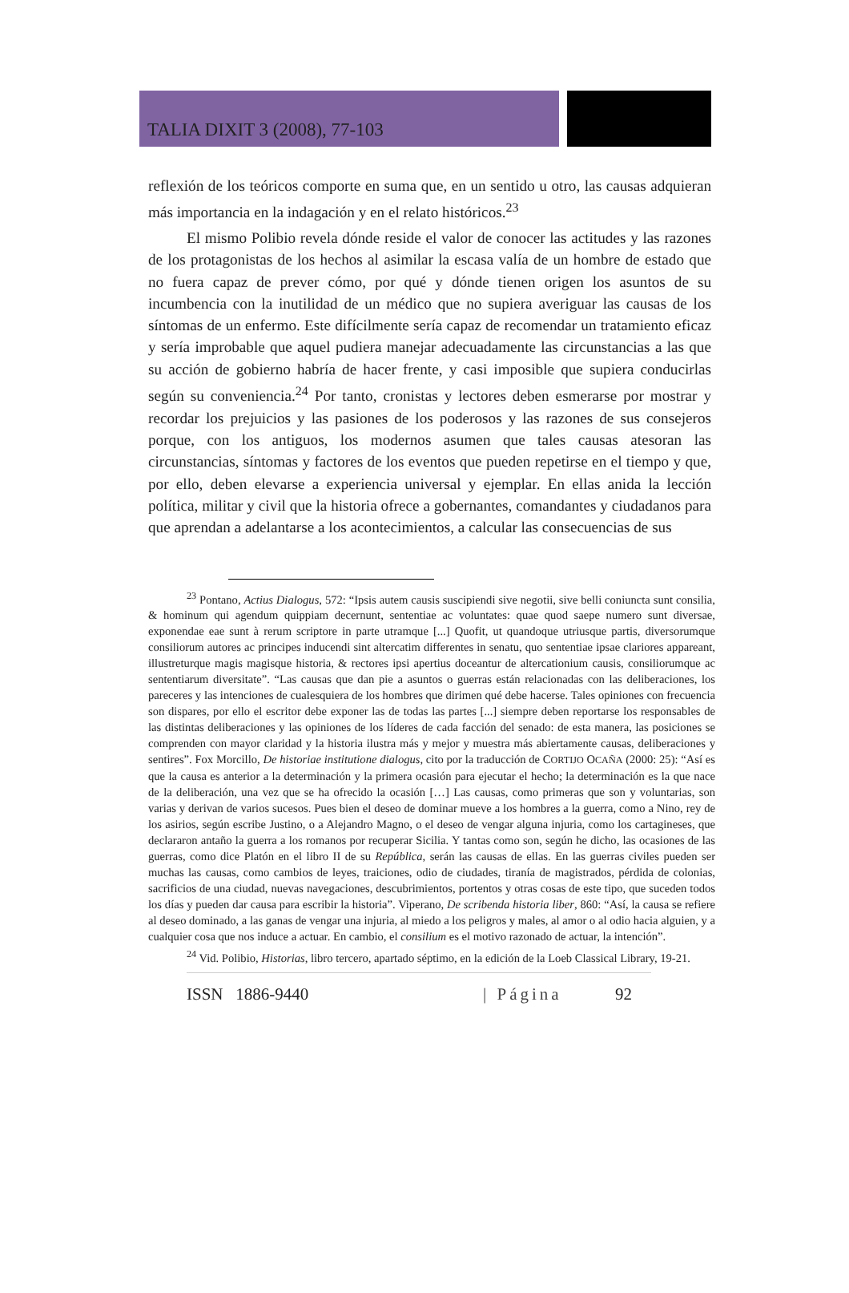TALIA DIXIT 3 (2008), 77-103
reflexión de los teóricos comporte en suma que, en un sentido u otro, las causas adquieran más importancia en la indagación y en el relato históricos.<sup>23</sup>
El mismo Polibio revela dónde reside el valor de conocer las actitudes y las razones de los protagonistas de los hechos al asimilar la escasa valía de un hombre de estado que no fuera capaz de prever cómo, por qué y dónde tienen origen los asuntos de su incumbencia con la inutilidad de un médico que no supiera averiguar las causas de los síntomas de un enfermo. Este difícilmente sería capaz de recomendar un tratamiento eficaz y sería improbable que aquel pudiera manejar adecuadamente las circunstancias a las que su acción de gobierno habría de hacer frente, y casi imposible que supiera conducirlas según su conveniencia.<sup>24</sup> Por tanto, cronistas y lectores deben esmerarse por mostrar y recordar los prejuicios y las pasiones de los poderosos y las razones de sus consejeros porque, con los antiguos, los modernos asumen que tales causas atesoran las circunstancias, síntomas y factores de los eventos que pueden repetirse en el tiempo y que, por ello, deben elevarse a experiencia universal y ejemplar. En ellas anida la lección política, militar y civil que la historia ofrece a gobernantes, comandantes y ciudadanos para que aprendan a adelantarse a los acontecimientos, a calcular las consecuencias de sus
<sup>23</sup> Pontano, Actius Dialogus, 572: “Ipsis autem causis suscipiendi sive negotii, sive belli coniuncta sunt consilia, & hominum qui agendum quippiam decernunt, sententiae ac voluntates: quae quod saepe numero sunt diversae, exponendae eae sunt à rerum scriptore in parte utramque [...] Quofit, ut quandoque utriusque partis, diversorumque consiliorum autores ac principes inducendi sint altercatim differentes in senatu, quo sententiae ipsae clariores appareant, illustreturque magis magisque historia, & rectores ipsi apertius doceantur de altercationium causis, consiliorumque ac sententiarum diversitate”. “Las causas que dan pie a asuntos o guerras están relacionadas con las deliberaciones, los pareceres y las intenciones de cualesquiera de los hombres que dirimen qué debe hacerse. Tales opiniones con frecuencia son dispares, por ello el escritor debe exponer las de todas las partes [...] siempre deben reportarse los responsables de las distintas deliberaciones y las opiniones de los líderes de cada facción del senado: de esta manera, las posiciones se comprenden con mayor claridad y la historia ilustra más y mejor y muestra más abiertamente causas, deliberaciones y sentires”. Fox Morcillo, De historiae institutione dialogus, cito por la traducción de CORTIJO OCAÑA (2000: 25): “Así es que la causa es anterior a la determinación y la primera ocasión para ejecutar el hecho; la determinación es la que nace de la deliberación, una vez que se ha ofrecido la ocasión […] Las causas, como primeras que son y voluntarias, son varias y derivan de varios sucesos. Pues bien el deseo de dominar mueve a los hombres a la guerra, como a Nino, rey de los asirios, según escribe Justino, o a Alejandro Magno, o el deseo de vengar alguna injuria, como los cartagineses, que declararon antaño la guerra a los romanos por recuperar Sicilia. Y tantas como son, según he dicho, las ocasiones de las guerras, como dice Platón en el libro II de su República, serán las causas de ellas. En las guerras civiles pueden ser muchas las causas, como cambios de leyes, traiciones, odio de ciudades, tiranía de magistrados, pérdida de colonias, sacrificios de una ciudad, nuevas navegaciones, descubrimientos, portentos y otras cosas de este tipo, que suceden todos los días y pueden dar causa para escribir la historia”. Viperano, De scribenda historia liber, 860: “Así, la causa se refiere al deseo dominado, a las ganas de vengar una injuria, al miedo a los peligros y males, al amor o al odio hacia alguien, y a cualquier cosa que nos induce a actuar. En cambio, el consilium es el motivo razonado de actuar, la intención”.
<sup>24</sup> Vid. Polibio, Historias, libro tercero, apartado séptimo, en la edición de la Loeb Classical Library, 19-21.
ISSN 1886-9440 | Página 92